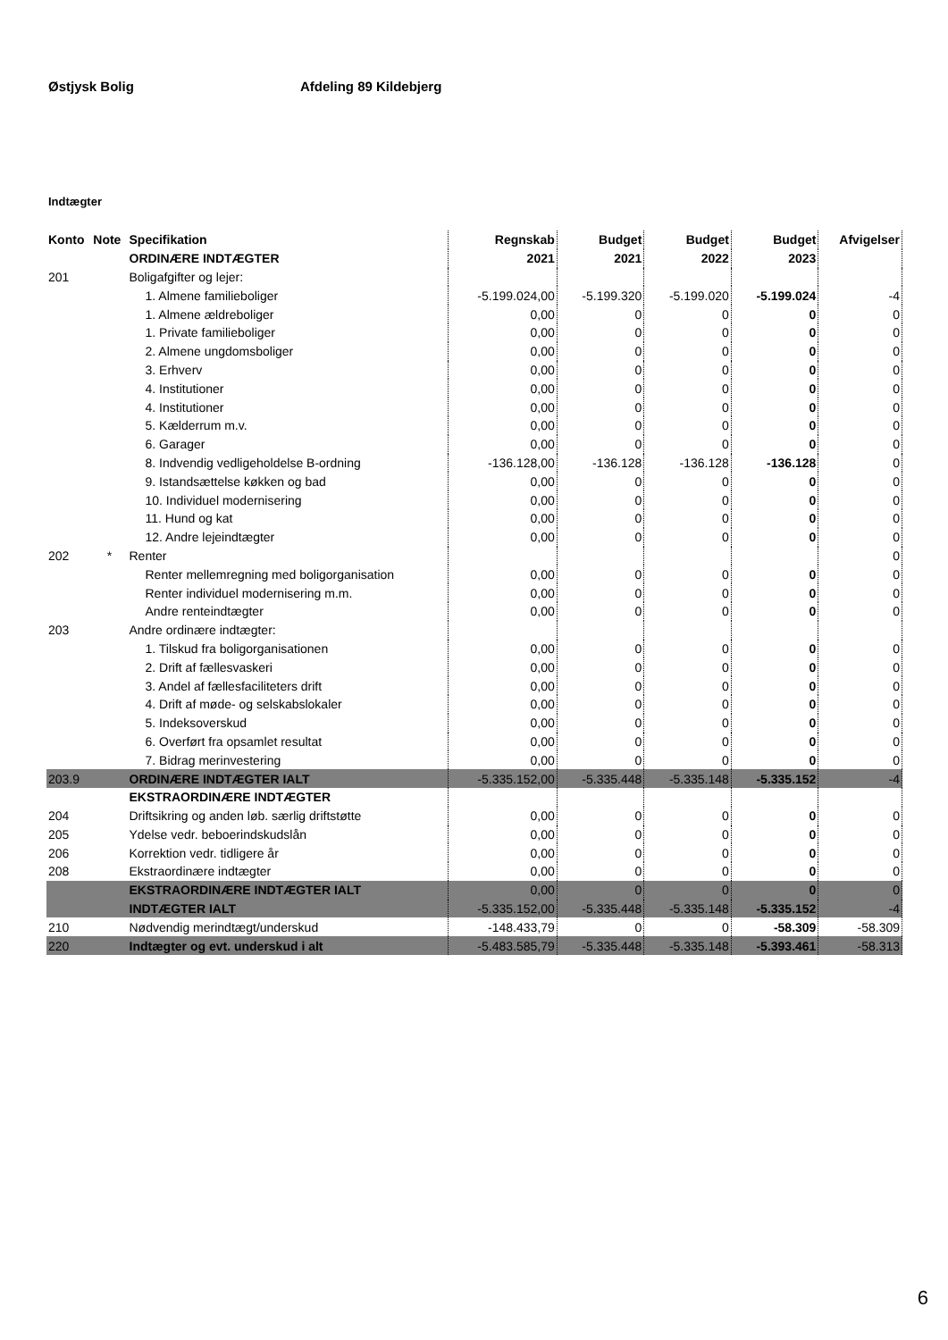Østjysk Bolig Afdeling 89 Kildebjerg
Indtægter
| Konto | Note | Specifikation | Regnskab | Budget | Budget | Budget | Afvigelser |
| --- | --- | --- | --- | --- | --- | --- | --- |
| | | ORDINÆRE INDTÆGTER | 2021 | 2021 | 2022 | 2023 | |
| 201 | | Boligafgifter og lejer: | | | | | |
| | | 1. Almene familieboliger | -5.199.024,00 | -5.199.320 | -5.199.020 | -5.199.024 | -4 |
| | | 1. Almene ældreboliger | 0,00 | 0 | 0 | 0 | 0 |
| | | 1. Private familieboliger | 0,00 | 0 | 0 | 0 | 0 |
| | | 2. Almene ungdomsboliger | 0,00 | 0 | 0 | 0 | 0 |
| | | 3. Erhverv | 0,00 | 0 | 0 | 0 | 0 |
| | | 4. Institutioner | 0,00 | 0 | 0 | 0 | 0 |
| | | 4. Institutioner | 0,00 | 0 | 0 | 0 | 0 |
| | | 5. Kælderrum m.v. | 0,00 | 0 | 0 | 0 | 0 |
| | | 6. Garager | 0,00 | 0 | 0 | 0 | 0 |
| | | 8. Indvendig vedligeholdelse B-ordning | -136.128,00 | -136.128 | -136.128 | -136.128 | 0 |
| | | 9. Istandsættelse køkken og bad | 0,00 | 0 | 0 | 0 | 0 |
| | | 10. Individuel modernisering | 0,00 | 0 | 0 | 0 | 0 |
| | | 11. Hund og kat | 0,00 | 0 | 0 | 0 | 0 |
| | | 12. Andre lejeindtægter | 0,00 | 0 | 0 | 0 | 0 |
| 202 | * | Renter | | | | | 0 |
| | | Renter mellemregning med boligorganisation | 0,00 | 0 | 0 | 0 | 0 |
| | | Renter individuel modernisering m.m. | 0,00 | 0 | 0 | 0 | 0 |
| | | Andre renteindtægter | 0,00 | 0 | 0 | 0 | 0 |
| 203 | | Andre ordinære indtægter: | | | | | |
| | | 1. Tilskud fra boligorganisationen | 0,00 | 0 | 0 | 0 | 0 |
| | | 2. Drift af fællesvaskeri | 0,00 | 0 | 0 | 0 | 0 |
| | | 3. Andel af fællesfaciliteters drift | 0,00 | 0 | 0 | 0 | 0 |
| | | 4. Drift af møde- og selskabslokaler | 0,00 | 0 | 0 | 0 | 0 |
| | | 5. Indeksoverskud | 0,00 | 0 | 0 | 0 | 0 |
| | | 6. Overført fra opsamlet resultat | 0,00 | 0 | 0 | 0 | 0 |
| | | 7. Bidrag merinvestering | 0,00 | 0 | 0 | 0 | 0 |
| 203.9 | | ORDINÆRE INDTÆGTER IALT | -5.335.152,00 | -5.335.448 | -5.335.148 | -5.335.152 | -4 |
| | | EKSTRAORDINÆRE INDTÆGTER | | | | | |
| 204 | | Driftsikring og anden løb. særlig driftstøtte | 0,00 | 0 | 0 | 0 | 0 |
| 205 | | Ydelse vedr. beboerindskudslån | 0,00 | 0 | 0 | 0 | 0 |
| 206 | | Korrektion vedr. tidligere år | 0,00 | 0 | 0 | 0 | 0 |
| 208 | | Ekstraordinære indtægter | 0,00 | 0 | 0 | 0 | 0 |
| | | EKSTRAORDINÆRE INDTÆGTER IALT | 0,00 | 0 | 0 | 0 | 0 |
| | | INDTÆGTER IALT | -5.335.152,00 | -5.335.448 | -5.335.148 | -5.335.152 | -4 |
| 210 | | Nødvendig merindtægt/underskud | -148.433,79 | 0 | 0 | -58.309 | -58.309 |
| 220 | | Indtægter og evt. underskud i alt | -5.483.585,79 | -5.335.448 | -5.335.148 | -5.393.461 | -58.313 |
6